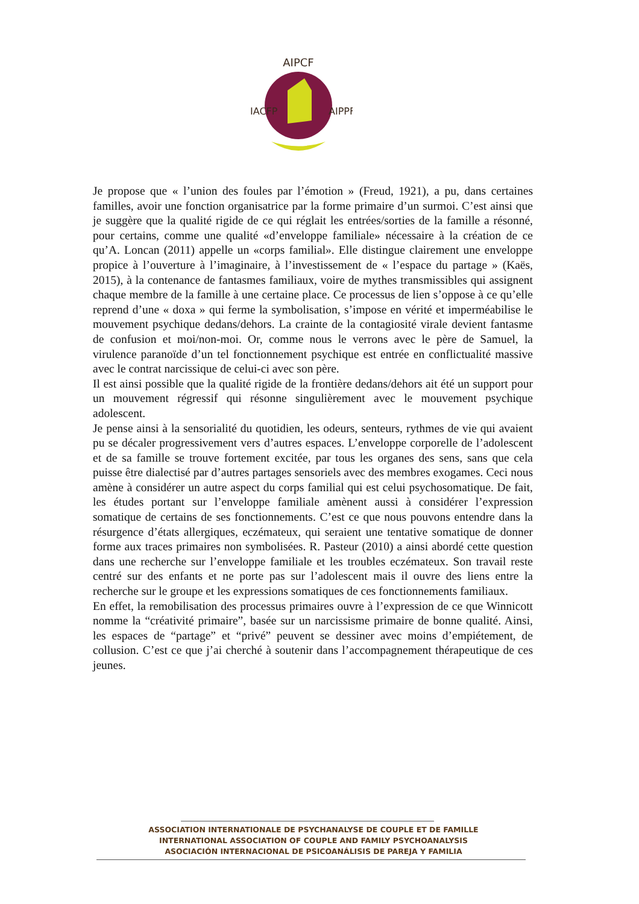AIPCF
IACFP
AIPPF
Je propose que « l’union des foules par l’émotion » (Freud, 1921), a pu, dans certaines familles, avoir une fonction organisatrice par la forme primaire d’un surmoi. C’est ainsi que je suggère que la qualité rigide de ce qui réglait les entrées/sorties de la famille a résonné, pour certains, comme une qualité «d’enveloppe familiale» nécessaire à la création de ce qu’A. Loncan (2011) appelle un «corps familial». Elle distingue clairement une enveloppe propice à l’ouverture à l’imaginaire, à l’investissement de « l’espace du partage » (Kaës, 2015), à la contenance de fantasmes familiaux, voire de mythes transmissibles qui assignent chaque membre de la famille à une certaine place. Ce processus de lien s’oppose à ce qu’elle reprend d’une « doxa » qui ferme la symbolisation, s’impose en vérité et imperméabilise le mouvement psychique dedans/dehors. La crainte de la contagiosité virale devient fantasme de confusion et moi/non-moi. Or, comme nous le verrons avec le père de Samuel, la virulence paranoïde d’un tel fonctionnement psychique est entrée en conflictualité massive avec le contrat narcissique de celui-ci avec son père.
Il est ainsi possible que la qualité rigide de la frontière dedans/dehors ait été un support pour un mouvement régressif qui résonne singulièrement avec le mouvement psychique adolescent.
Je pense ainsi à la sensorialité du quotidien, les odeurs, senteurs, rythmes de vie qui avaient pu se décaler progressivement vers d’autres espaces. L’enveloppe corporelle de l’adolescent et de sa famille se trouve fortement excitée, par tous les organes des sens, sans que cela puisse être dialectisé par d’autres partages sensoriels avec des membres exogames. Ceci nous amène à considérer un autre aspect du corps familial qui est celui psychosomatique. De fait, les études portant sur l’enveloppe familiale amènent aussi à considérer l’expression somatique de certains de ses fonctionnements. C’est ce que nous pouvons entendre dans la résurgence d’états allergiques, eczémateux, qui seraient une tentative somatique de donner forme aux traces primaires non symbolisées. R. Pasteur (2010) a ainsi abordé cette question dans une recherche sur l’enveloppe familiale et les troubles eczémateux. Son travail reste centré sur des enfants et ne porte pas sur l’adolescent mais il ouvre des liens entre la recherche sur le groupe et les expressions somatiques de ces fonctionnements familiaux.
En effet, la remobilisation des processus primaires ouvre à l’expression de ce que Winnicott nomme la “créativité primaire”, basée sur un narcissisme primaire de bonne qualité. Ainsi, les espaces de “partage” et “privé” peuvent se dessiner avec moins d’empiétement, de collusion. C’est ce que j’ai cherché à soutenir dans l’accompagnement thérapeutique de ces jeunes.
ASSOCIATION INTERNATIONALE DE PSYCHANALYSE DE COUPLE ET DE FAMILLE
INTERNATIONAL ASSOCIATION OF COUPLE AND FAMILY PSYCHOANALYSIS
ASOCIACIÓN INTERNACIONAL DE PSICOANÁLISIS DE PAREJA Y FAMILIA